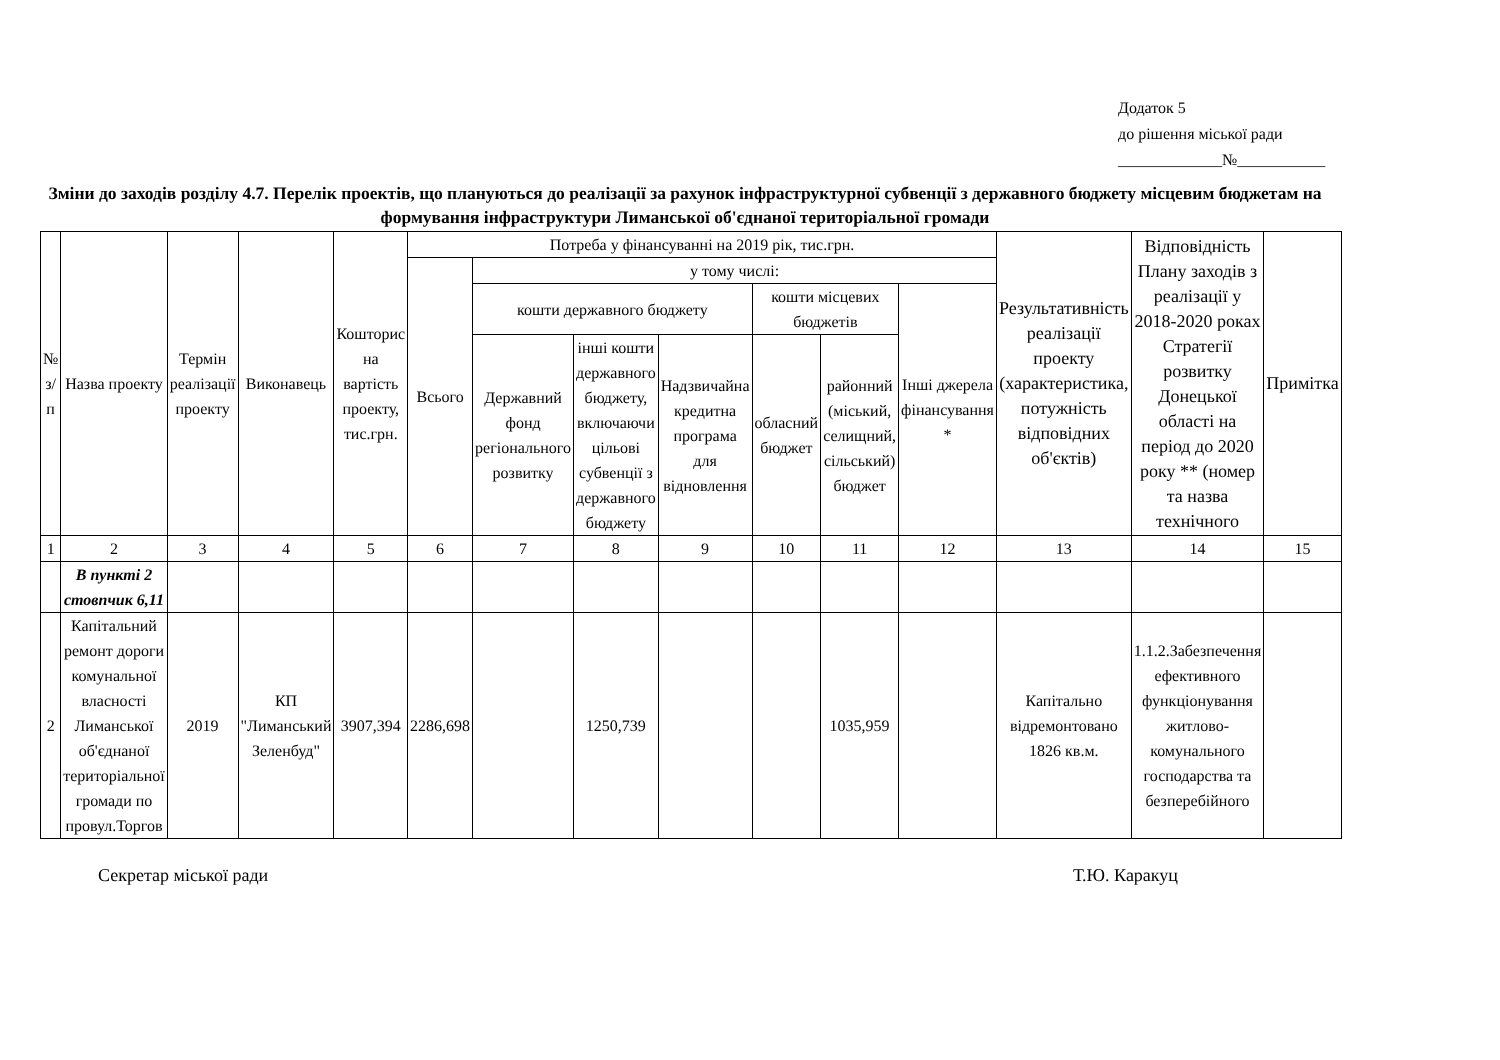Додаток 5
до рішення міської ради
_____________№___________
Зміни до заходів розділу 4.7. Перелік проектів, що плануються до реалізації за рахунок інфраструктурної субвенції з державного бюджету місцевим бюджетам на формування інфраструктури Лиманської об'єднаної територіальної громади
| № з/п | Назва проекту | Термін реалізації проекту | Виконавець | Кошторис на вартість проекту, тис.грн. | Потреба у фінансуванні на 2019 рік, тис.грн. | | | | | | | Результативність реалізації проекту (характеристика, потужність відповідних об'єктів) | Відповідність Плану заходів з реалізації у 2018-2020 роках Стратегії розвитку Донецької області на період до 2020 року ** (номер та назва технічного | Примітка |
| --- | --- | --- | --- | --- | --- | --- | --- | --- | --- | --- | --- | --- | --- | --- |
| | | | | | Всього | у тому числі: | | | | | | | | |
| | | | | | | кошти державного бюджету | | | кошти місцевих бюджетів | | Інші джерела фінансування * | | | |
| | | | | | | Державний фонд регіонального розвитку | інші кошти державного бюджету, включаючи цільові субвенції з державного бюджету | Надзвичайна кредитна програма для відновлення | обласний бюджет | районний (міський, селищний, сільський) бюджет | | | | |
| 1 | 2 | 3 | 4 | 5 | 6 | 7 | 8 | 9 | 10 | 11 | 12 | 13 | 14 | 15 |
| | В пункті 2 стовпчик 6,11 | | | | | | | | | | | | | |
| 2 | Капітальний ремонт дороги комунальної власності Лиманської об'єднаної територіальної громади по провул.Торгов | 2019 | КП "Лиманський Зеленбуд" | 3907,394 | 2286,698 | | 1250,739 | | | 1035,959 | | Капітально відремонтовано 1826 кв.м. | 1.1.2.Забезпечення ефективного функціонування житлово-комунального господарства та безперебійного | |
Секретар міської ради Т.Ю. Каракуц